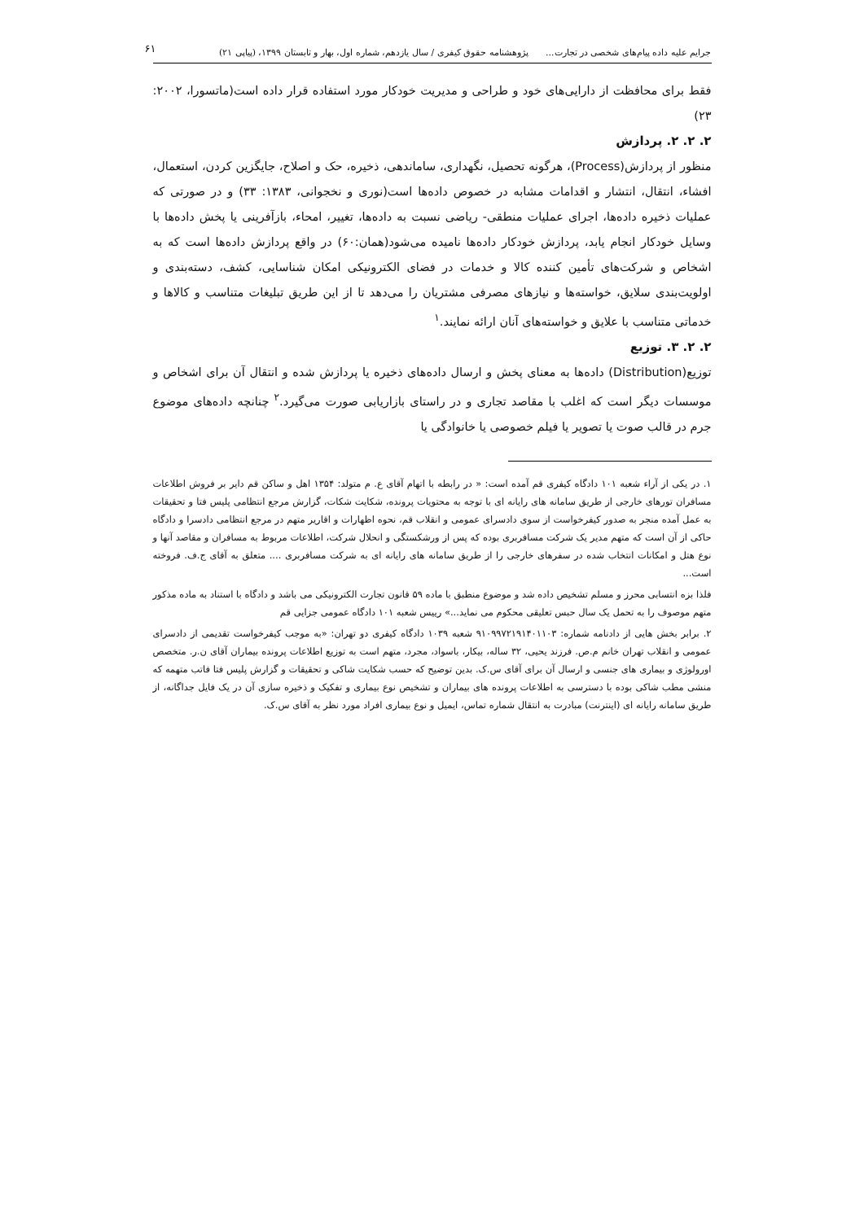۶۱
جرایم علیه داده پیام‌های شخصی در تجارت... پژوهشنامه حقوق کیفری / سال یازدهم، شماره اول، بهار و تابستان ۱۳۹۹، (پیاپی ۲۱)
فقط برای محافظت از دارایی‌های خود و طراحی و مدیریت خودکار مورد استفاده قرار داده است(ماتسورا، ۲۰۰۲: ۲۳)
۲. ۲. ۲. پردازش
منظور از پردازش(Process)، هرگونه تحصیل، نگهداری، ساماندهی، ذخیره، حک و اصلاح، جایگزین کردن، استعمال، افشاء، انتقال، انتشار و اقدامات مشابه در خصوص داده‌ها است(نوری و نخجوانی، ۱۳۸۳: ۳۳) و در صورتی که عملیات ذخیره داده‌ها، اجرای عملیات منطقی- ریاضی نسبت به داده‌ها، تغییر، امحاء، بازآفرینی یا پخش داده‌ها با وسایل خودکار انجام یابد، پردازش خودکار داده‌ها نامیده می‌شود(همان:۶۰) در واقع پردازش داده‌ها است که به اشخاص و شرکت‌های تأمین کننده کالا و خدمات در فضای الکترونیکی امکان شناسایی، کشف، دسته‌بندی و اولویت‌بندی سلایق، خواسته‌ها و نیازهای مصرفی مشتریان را می‌دهد تا از این طریق تبلیغات متناسب و کالاها و خدماتی متناسب با علایق و خواسته‌های آنان ارائه نمایند.<sup>۱</sup>
۲. ۲. ۳. توزیع
توزیع(Distribution) داده‌ها به معنای پخش و ارسال داده‌های ذخیره یا پردازش شده و انتقال آن برای اشخاص و موسسات دیگر است که اغلب با مقاصد تجاری و در راستای بازاریابی صورت می‌گیرد.<sup>۲</sup> چنانچه داده‌های موضوع جرم در قالب صوت یا تصویر یا فیلم خصوصی یا خانوادگی یا
۱. در یکی از آراء شعبه ۱۰۱ دادگاه کیفری قم آمده است: « در رابطه با اتهام آقای ع. م متولد: ۱۳۵۴ اهل و ساکن قم دایر بر فروش اطلاعات مسافران تورهای خارجی از طریق سامانه های رایانه ای با توجه به محتویات پرونده، شکایت شکات، گزارش مرجع انتظامی پلیس فتا و تحقیقات به عمل آمده منجر به صدور کیفرخواست از سوی دادسرای عمومی و انقلاب قم، نحوه اظهارات و اقاریر متهم در مرجع انتظامی دادسرا و دادگاه حاکی از آن است که متهم مدیر یک شرکت مسافربری بوده که پس از ورشکستگی و انحلال شرکت، اطلاعات مربوط به مسافران و مقاصد آنها و نوع هتل و امکانات انتخاب شده در سفرهای خارجی را از طریق سامانه های رایانه ای به شرکت مسافربری .... متعلق به آقای ج.ف. فروخته است...
فلذا بزه انتسابی محرز و مسلم تشخیص داده شد و موضوع منطبق با ماده ۵۹ قانون تجارت الکترونیکی می باشد و دادگاه با استناد به ماده مذکور متهم موصوف را به تحمل یک سال حبس تعلیقی محکوم می نماید...» رییس شعبه ۱۰۱ دادگاه عمومی جزایی قم
۲. برابر بخش هایی از دادنامه شماره: ۹۱۰۹۹۷۲۱۹۱۴۰۱۱۰۳ شعبه ۱۰۳۹ دادگاه کیفری دو تهران: «به موجب کیفرخواست تقدیمی از دادسرای عمومی و انقلاب تهران خانم م.ص. فرزند یحیی، ۳۲ ساله، بیکار، باسواد، مجرد، متهم است به توزیع اطلاعات پرونده بیماران آقای ن.ر. متخصص اورولوژی و بیماری های جنسی و ارسال آن برای آقای س.ک. بدین توضیح که حسب شکایت شاکی و تحقیقات و گزارش پلیس فتا فاتب متهمه که منشی مطب شاکی بوده با دسترسی به اطلاعات پرونده های بیماران و تشخیص نوع بیماری و تفکیک و ذخیره سازی آن در یک فایل جداگانه، از طریق سامانه رایانه ای (اینترنت) مبادرت به انتقال شماره تماس، ایمیل و نوع بیماری افراد مورد نظر به آقای س.ک.